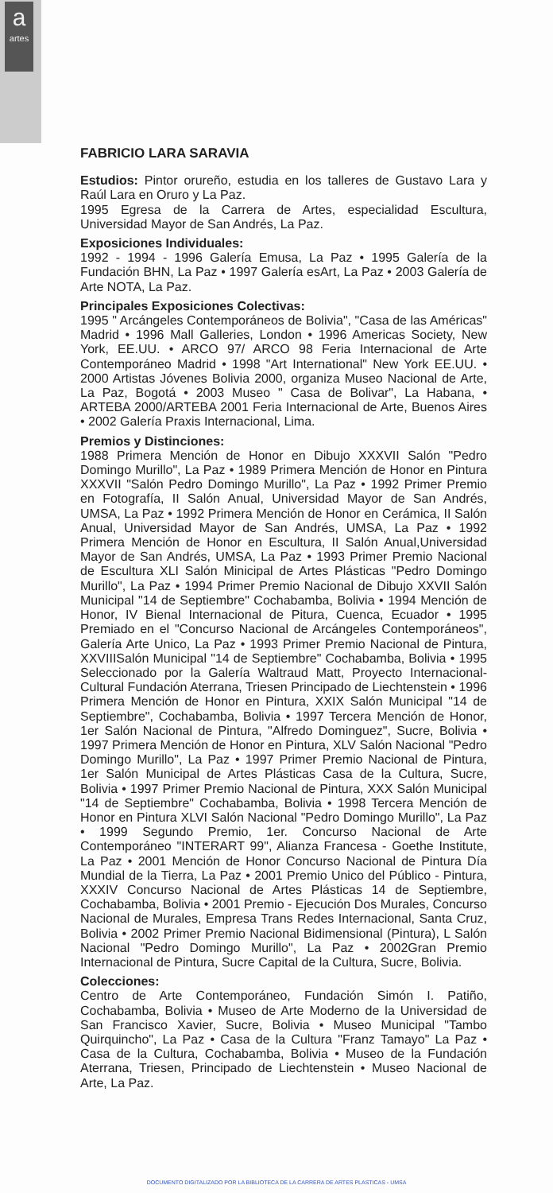a
artes
FABRICIO LARA SARAVIA
Estudios: Pintor orureño, estudia en los talleres de Gustavo Lara y Raúl Lara en Oruro y La Paz.
1995 Egresa de la Carrera de Artes, especialidad Escultura, Universidad Mayor de San Andrés, La Paz.
Exposiciones Individuales:
1992 - 1994 - 1996 Galería Emusa, La Paz • 1995 Galería de la Fundación BHN, La Paz • 1997 Galería esArt, La Paz • 2003 Galería de Arte NOTA, La Paz.
Principales Exposiciones Colectivas:
1995 " Arcángeles Contemporáneos de Bolivia", "Casa de las Américas" Madrid • 1996 Mall Galleries, London • 1996 Americas Society, New York, EE.UU. • ARCO 97/ ARCO 98 Feria Internacional de Arte Contemporáneo Madrid • 1998 "Art International" New York EE.UU. • 2000 Artistas Jóvenes Bolivia 2000, organiza Museo Nacional de Arte, La Paz, Bogotá • 2003 Museo " Casa de Bolivar", La Habana, • ARTEBA 2000/ARTEBA 2001 Feria Internacional de Arte, Buenos Aires • 2002 Galería Praxis Internacional, Lima.
Premios y Distinciones:
1988 Primera Mención de Honor en Dibujo XXXVII Salón "Pedro Domingo Murillo", La Paz • 1989 Primera Mención de Honor en Pintura XXXVII "Salón Pedro Domingo Murillo", La Paz • 1992 Primer Premio en Fotografía, II Salón Anual, Universidad Mayor de San Andrés, UMSA, La Paz • 1992 Primera Mención de Honor en Cerámica, II Salón Anual, Universidad Mayor de San Andrés, UMSA, La Paz • 1992 Primera Mención de Honor en Escultura, II Salón Anual,Universidad Mayor de San Andrés, UMSA, La Paz • 1993 Primer Premio Nacional de Escultura XLI Salón Minicipal de Artes Plásticas "Pedro Domingo Murillo", La Paz • 1994 Primer Premio Nacional de Dibujo XXVII Salón Municipal "14 de Septiembre" Cochabamba, Bolivia • 1994 Mención de Honor, IV Bienal Internacional de Pitura, Cuenca, Ecuador • 1995 Premiado en el "Concurso Nacional de Arcángeles Contemporáneos", Galería Arte Unico, La Paz • 1993 Primer Premio Nacional de Pintura, XXVIIISalón Municipal "14 de Septiembre" Cochabamba, Bolivia • 1995 Seleccionado por la Galería Waltraud Matt, Proyecto Internacional-Cultural Fundación Aterrana, Triesen Principado de Liechtenstein • 1996 Primera Mención de Honor en Pintura, XXIX Salón Municipal "14 de Septiembre", Cochabamba, Bolivia • 1997 Tercera Mención de Honor, 1er Salón Nacional de Pintura, "Alfredo Dominguez", Sucre, Bolivia • 1997 Primera Mención de Honor en Pintura, XLV Salón Nacional "Pedro Domingo Murillo", La Paz • 1997 Primer Premio Nacional de Pintura, 1er Salón Municipal de Artes Plásticas Casa de la Cultura, Sucre, Bolivia • 1997 Primer Premio Nacional de Pintura, XXX Salón Municipal "14 de Septiembre" Cochabamba, Bolivia • 1998 Tercera Mención de Honor en Pintura XLVI Salón Nacional "Pedro Domingo Murillo", La Paz • 1999 Segundo Premio, 1er. Concurso Nacional de Arte Contemporáneo "INTERART 99", Alianza Francesa - Goethe Institute, La Paz • 2001 Mención de Honor Concurso Nacional de Pintura Día Mundial de la Tierra, La Paz • 2001 Premio Unico del Público - Pintura, XXXIV Concurso Nacional de Artes Plásticas 14 de Septiembre, Cochabamba, Bolivia • 2001 Premio - Ejecución Dos Murales, Concurso Nacional de Murales, Empresa Trans Redes Internacional, Santa Cruz, Bolivia • 2002 Primer Premio Nacional Bidimensional (Pintura), L Salón Nacional "Pedro Domingo Murillo", La Paz • 2002Gran Premio Internacional de Pintura, Sucre Capital de la Cultura, Sucre, Bolivia.
Colecciones:
Centro de Arte Contemporáneo, Fundación Simón I. Patiño, Cochabamba, Bolivia • Museo de Arte Moderno de la Universidad de San Francisco Xavier, Sucre, Bolivia • Museo Municipal "Tambo Quirquincho", La Paz • Casa de la Cultura "Franz Tamayo" La Paz • Casa de la Cultura, Cochabamba, Bolivia • Museo de la Fundación Aterrana, Triesen, Principado de Liechtenstein • Museo Nacional de Arte, La Paz.
DOCUMENTO DIGITALIZADO POR LA BIBLIOTECA DE LA CARRERA DE ARTES PLASTICAS - UMSA